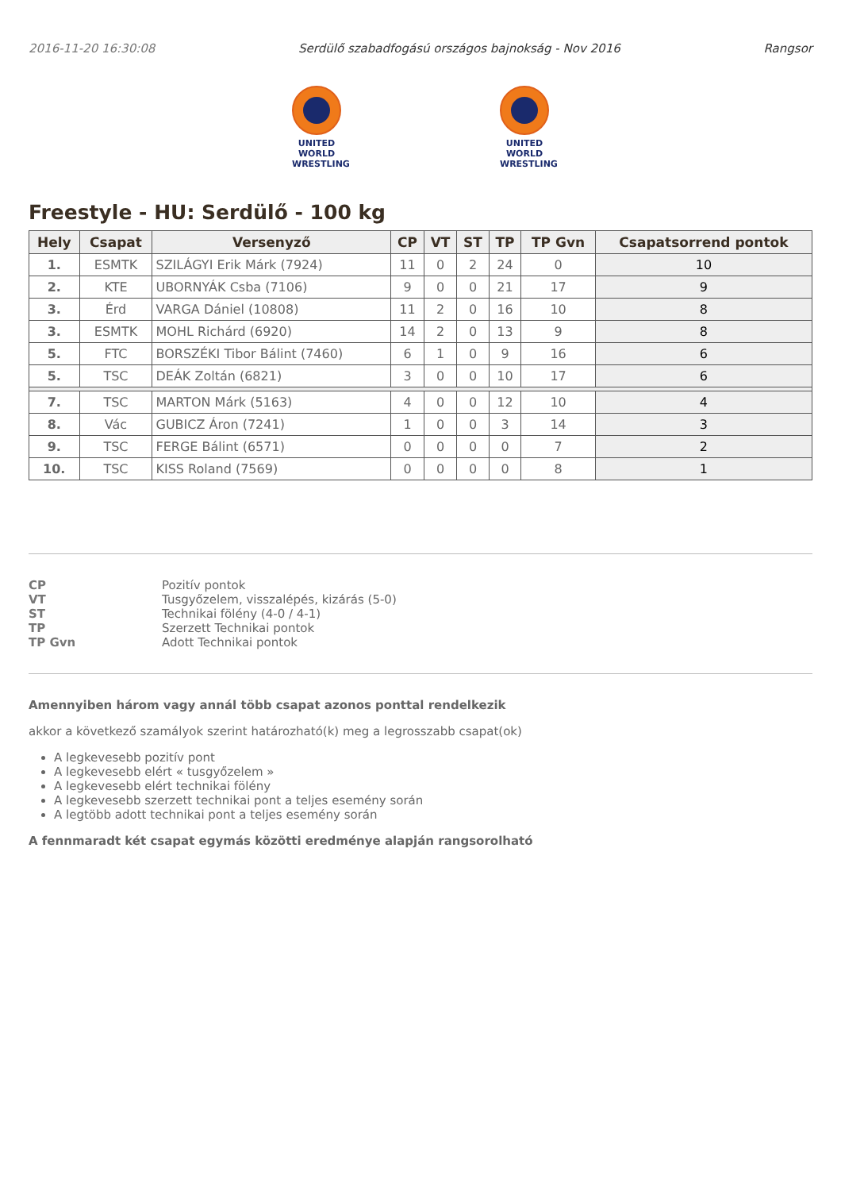2016-11-20 16:30:08 Serdülő szabadfogású országos bajnokság - Nov 2016 Rangsor
UNITED WORLD WRESTLING
UNITED WORLD WRESTLING
Freestyle - HU: Serdülő - 100 kg
| Hely | Csapat | Versenyző | CP | VT | ST | TP | TP Gvn | Csapatsorrend pontok |
| --- | --- | --- | --- | --- | --- | --- | --- | --- |
| 1. | ESMTK | SZILÁGYI Erik Márk (7924) | 11 | 0 | 2 | 24 | 0 | 10 |
| 2. | KTE | UBORNYÁK Csba (7106) | 9 | 0 | 0 | 21 | 17 | 9 |
| 3. | Érd | VARGA Dániel (10808) | 11 | 2 | 0 | 16 | 10 | 8 |
| 3. | ESMTK | MOHL Richárd (6920) | 14 | 2 | 0 | 13 | 9 | 8 |
| 5. | FTC | BORSZÉKI Tibor Bálint (7460) | 6 | 1 | 0 | 9 | 16 | 6 |
| 5. | TSC | DEÁK Zoltán (6821) | 3 | 0 | 0 | 10 | 17 | 6 |
| 7. | TSC | MARTON Márk (5163) | 4 | 0 | 0 | 12 | 10 | 4 |
| 8. | Vác | GUBICZ Áron (7241) | 1 | 0 | 0 | 3 | 14 | 3 |
| 9. | TSC | FERGE Bálint (6571) | 0 | 0 | 0 | 0 | 7 | 2 |
| 10. | TSC | KISS Roland (7569) | 0 | 0 | 0 | 0 | 8 | 1 |
CP Pozitív pontok VT Tusgyőzelem, visszalépés, kizárás (5-0) ST Technikai fölény (4-0 / 4-1) TP Szerzett Technikai pontok TP Gvn Adott Technikai pontok
Amennyiben három vagy annál több csapat azonos ponttal rendelkezik
akkor a következő szamályok szerint határozható(k) meg a legrosszabb csapat(ok)
A legkevesebb pozitív pont
A legkevesebb elért « tusgyőzelem »
A legkevesebb elért technikai fölény
A legkevesebb szerzett technikai pont a teljes esemény során
A legtöbb adott technikai pont a teljes esemény során
A fennmaradt két csapat egymás közötti eredménye alapján rangsorolható